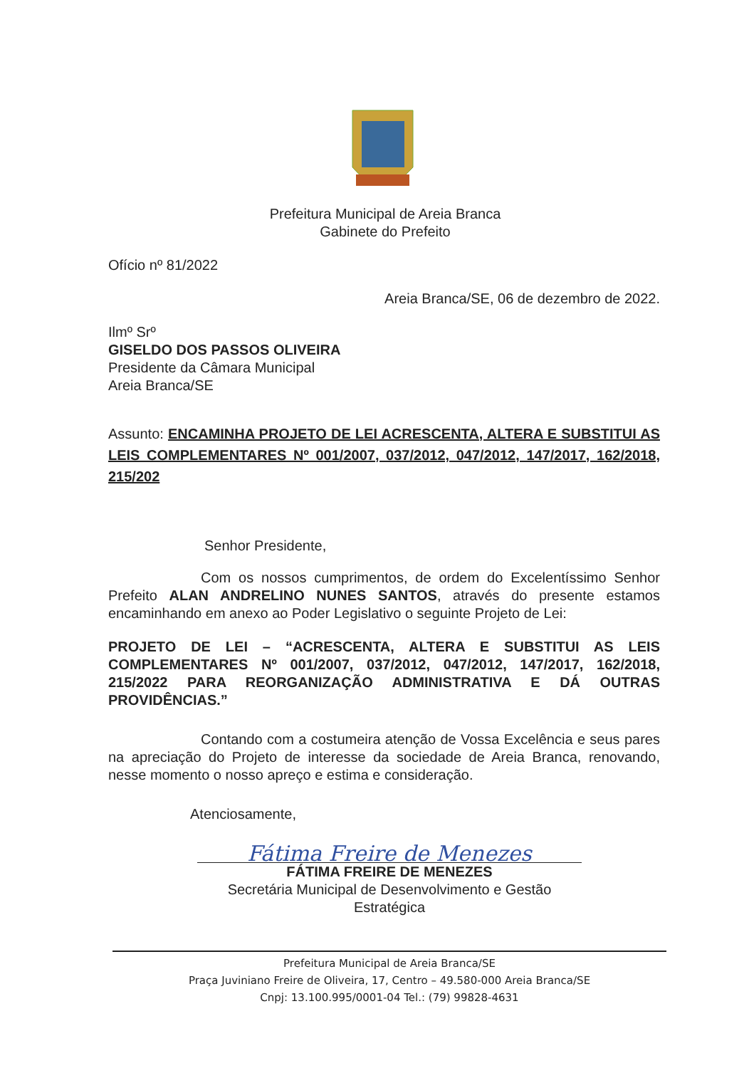Prefeitura Municipal de Areia Branca
Gabinete do Prefeito
Ofício nº 81/2022
Areia Branca/SE, 06 de dezembro de 2022.
Ilmº Srº
GISELDO DOS PASSOS OLIVEIRA
Presidente da Câmara Municipal
Areia Branca/SE
Assunto: ENCAMINHA PROJETO DE LEI ACRESCENTA, ALTERA E SUBSTITUI AS LEIS COMPLEMENTARES Nº 001/2007, 037/2012, 047/2012, 147/2017, 162/2018, 215/202
Senhor Presidente,
Com os nossos cumprimentos, de ordem do Excelentíssimo Senhor Prefeito ALAN ANDRELINO NUNES SANTOS, através do presente estamos encaminhando em anexo ao Poder Legislativo o seguinte Projeto de Lei:
PROJETO DE LEI – “ACRESCENTA, ALTERA E SUBSTITUI AS LEIS COMPLEMENTARES Nº 001/2007, 037/2012, 047/2012, 147/2017, 162/2018, 215/2022 PARA REORGANIZAÇÃO ADMINISTRATIVA E DÁ OUTRAS PROVIDÊNCIAS.”
Contando com a costumeira atenção de Vossa Excelência e seus pares na apreciação do Projeto de interesse da sociedade de Areia Branca, renovando, nesse momento o nosso apreço e estima e consideração.
Atenciosamente,
Fátima Freire de Menezes
FÁTIMA FREIRE DE MENEZES
Secretária Municipal de Desenvolvimento e Gestão Estratégica
Prefeitura Municipal de Areia Branca/SE
Praça Juviniano Freire de Oliveira, 17, Centro – 49.580-000 Areia Branca/SE
Cnpj: 13.100.995/0001-04 Tel.: (79) 99828-4631